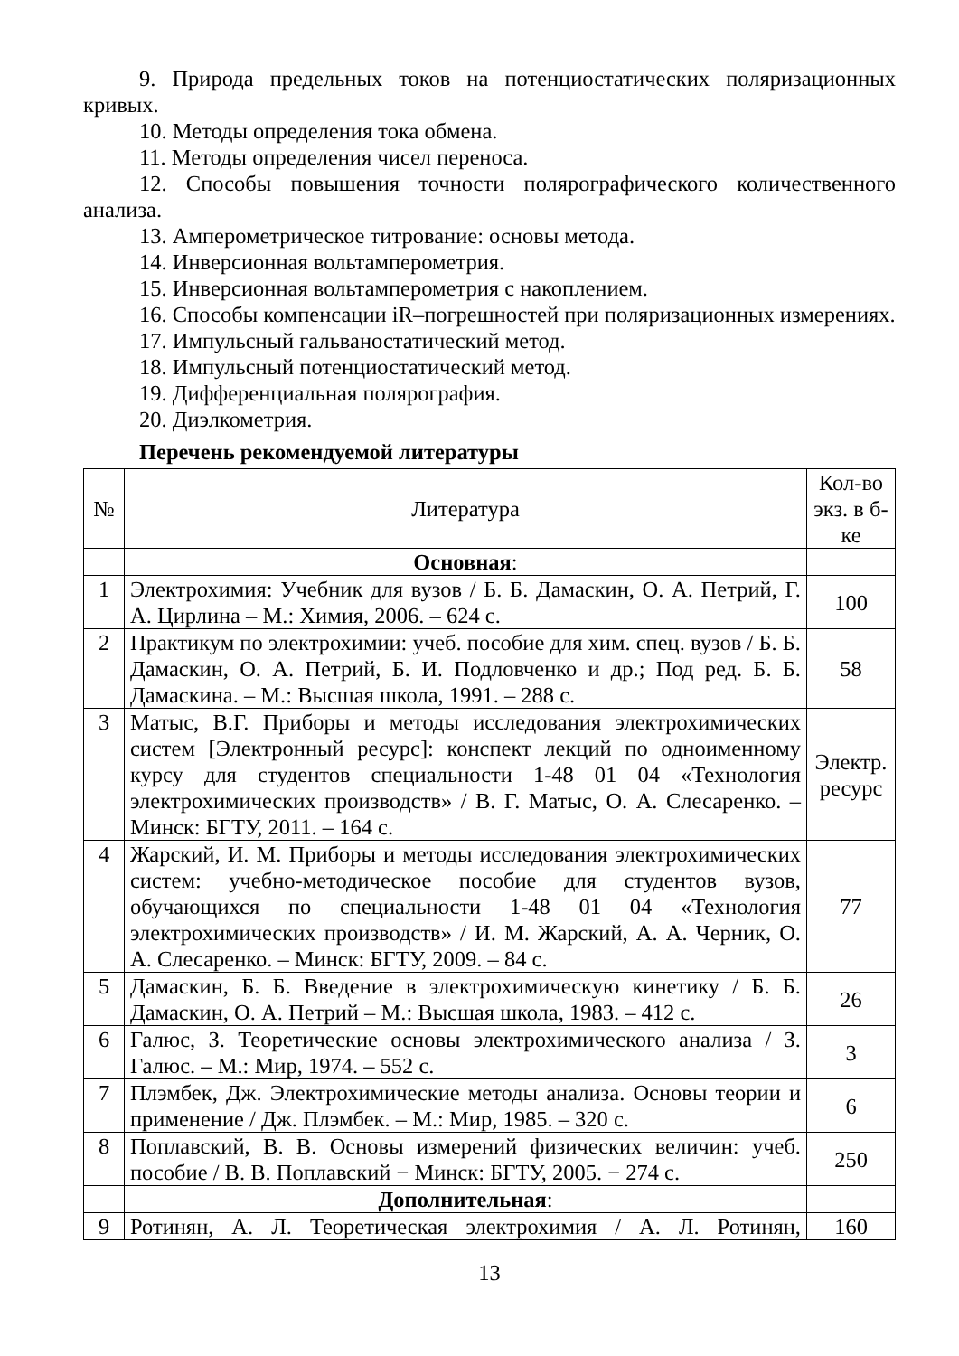9. Природа предельных токов на потенциостатических поляризационных кривых.
10. Методы определения тока обмена.
11. Методы определения чисел переноса.
12. Способы повышения точности полярографического количественного анализа.
13. Амперометрическое титрование: основы метода.
14. Инверсионная вольтамперометрия.
15. Инверсионная вольтамперометрия с накоплением.
16. Способы компенсации iR–погрешностей при поляризационных измерениях.
17. Импульсный гальваностатический метод.
18. Импульсный потенциостатический метод.
19. Дифференциальная полярография.
20. Диэлкометрия.
Перечень рекомендуемой литературы
| № | Литература | Кол-во экз. в б-ке |
| --- | --- | --- |
| | Основная : | |
| 1 | Электрохимия: Учебник для вузов / Б. Б. Дамаскин, О. А. Петрий, Г. А. Цирлина – М.: Химия, 2006. – 624 с. | 100 |
| 2 | Практикум по электрохимии: учеб. пособие для хим. спец. вузов / Б. Б. Дамаскин, О. А. Петрий, Б. И. Подловченко и др.; Под ред. Б. Б. Дамаскина. – М.: Высшая школа, 1991. – 288 с. | 58 |
| 3 | Матыс, В.Г. Приборы и методы исследования электрохимических систем [Электронный ресурс]: конспект лекций по одноименному курсу для студентов специальности 1-48 01 04 «Технология электрохимических производств» / В. Г. Матыс, О. А. Слесаренко. – Минск: БГТУ, 2011. – 164 с. | Электр. ресурс |
| 4 | Жарский, И. М. Приборы и методы исследования электрохимических систем: учебно-методическое пособие для студентов вузов, обучающихся по специальности 1-48 01 04 «Технология электрохимических производств» / И. М. Жарский, А. А. Черник, О. А. Слесаренко. – Минск: БГТУ, 2009. – 84 с. | 77 |
| 5 | Дамаскин, Б. Б. Введение в электрохимическую кинетику / Б. Б. Дамаскин, О. А. Петрий – М.: Высшая школа, 1983. – 412 с. | 26 |
| 6 | Галюс, З. Теоретические основы электрохимического анализа / З. Галюс. – М.: Мир, 1974. – 552 с. | 3 |
| 7 | Плэмбек, Дж. Электрохимические методы анализа. Основы теории и применение / Дж. Плэмбек. – М.: Мир, 1985. – 320 с. | 6 |
| 8 | Поплавский, В. В. Основы измерений физических величин: учеб. пособие / В. В. Поплавский − Минск: БГТУ, 2005. − 274 с. | 250 |
| | Дополнительная : | |
| 9 | Ротинян, А. Л. Теоретическая электрохимия / А. Л. Ротинян, | 160 |
13